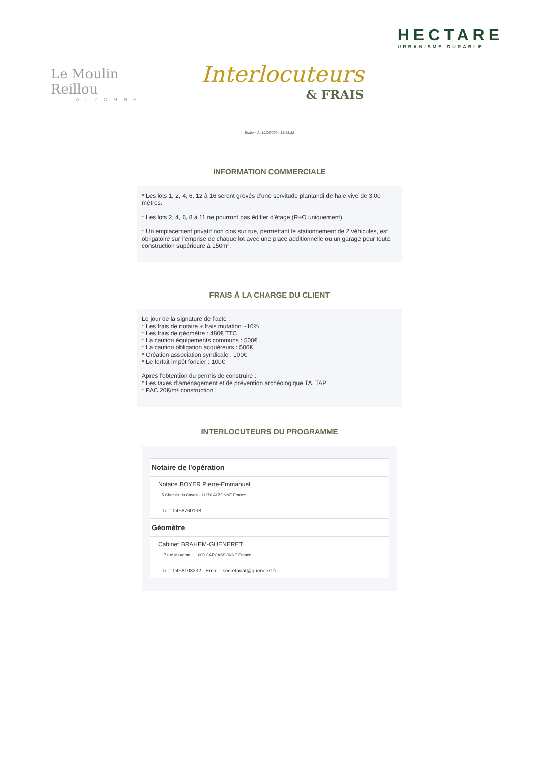Le Moulin Reillou
ALZONNE
Interlocuteurs
& FRAIS
HECTARE
URBANISME DURABLE
Edition du 19/06/2024 15:53:32
INFORMATION COMMERCIALE
* Les lots 1, 2, 4, 6, 12 à 16 seront grevés d’une servitude plantandi de haie vive de 3.00 mètres.
* Les lots 2, 4, 6, 8 à 11 ne pourront pas édifier d’étage (R+O uniquement).
* Un emplacement privatif non clos sur rue, permettant le stationnement de 2 véhicules, est obligatoire sur l’emprise de chaque lot avec une place additionnelle ou un garage pour toute construction supérieure à 150m².
FRAIS À LA CHARGE DU CLIENT
Le jour de la signature de l’acte :
* Les frais de notaire + frais mutation ~10%
* Les frais de géomètre : 480€ TTC
* La caution équipements communs : 500€
* La caution obligation acquéreurs : 500€
* Création association syndicale : 100€
* Le forfait impôt foncier : 100€
Après l’obtention du permis de construire :
* Les taxes d’aménagement et de prévention archéologique TA, TAP
* PAC 20€/m² construction
INTERLOCUTEURS DU PROGRAMME
Notaire de l'opération
Notaire BOYER Pierre-Emmanuel
5 Chemin du Cayrol - 11170 ALZONNE France
Tel : 0468760138 -
Géomètre
Cabinet BRAHEM-GUENERET
17 rue Mzagran - 11000 CARCASSONNE France
Tel : 0468103232 - Email : secretariat@gueneret.fr